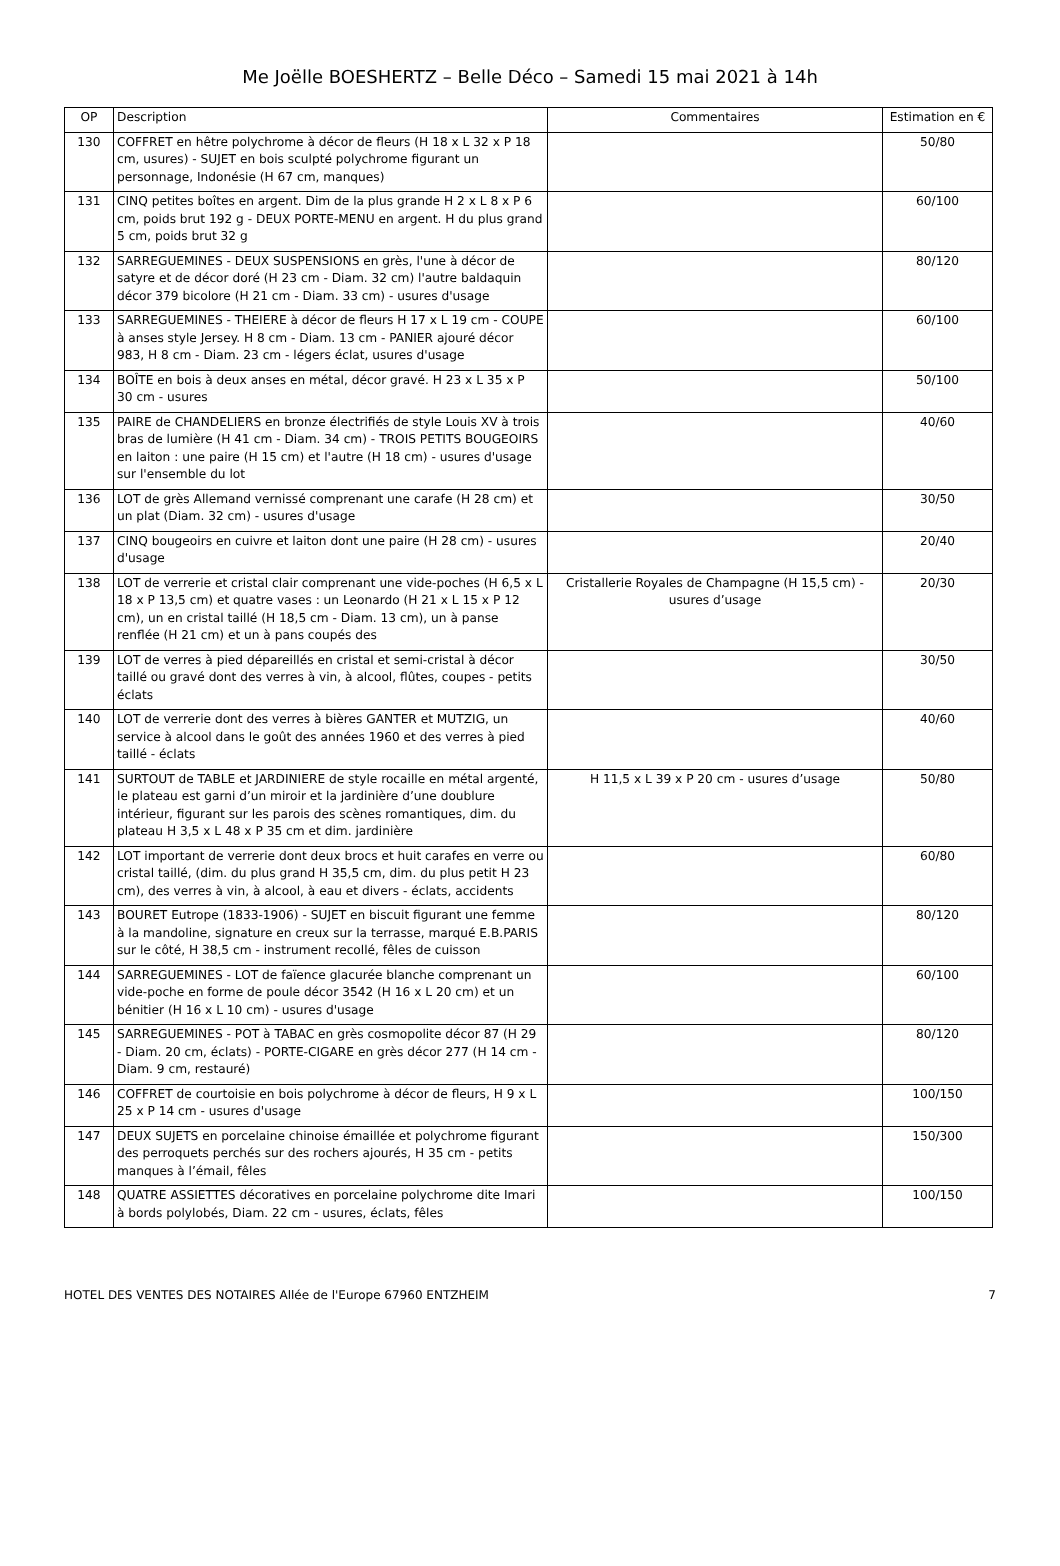Me Joëlle BOESHERTZ – Belle Déco – Samedi 15 mai 2021 à 14h
| OP | Description | Commentaires | Estimation en € |
| --- | --- | --- | --- |
| 130 | COFFRET en hêtre polychrome à décor de fleurs (H 18 x L 32 x P 18 cm, usures) - SUJET en bois sculpté polychrome figurant un personnage, Indonésie (H 67 cm, manques) | | 50/80 |
| 131 | CINQ petites boîtes en argent. Dim de la plus grande H 2 x L 8 x P 6 cm, poids brut 192 g - DEUX PORTE-MENU en argent. H du plus grand 5 cm, poids brut 32 g | | 60/100 |
| 132 | SARREGUEMINES - DEUX SUSPENSIONS en grès, l'une à décor de satyre et de décor doré (H 23 cm - Diam. 32 cm) l'autre baldaquin décor 379 bicolore (H 21 cm - Diam. 33 cm) - usures d'usage | | 80/120 |
| 133 | SARREGUEMINES - THEIERE à décor de fleurs H 17 x L 19 cm - COUPE à anses style Jersey. H 8 cm - Diam. 13 cm - PANIER ajouré décor 983, H 8 cm - Diam. 23 cm - légers éclat, usures d'usage | | 60/100 |
| 134 | BOÎTE en bois à deux anses en métal, décor gravé. H 23 x L 35 x P 30 cm - usures | | 50/100 |
| 135 | PAIRE de CHANDELIERS en bronze électrifiés de style Louis XV à trois bras de lumière (H 41 cm - Diam. 34 cm) - TROIS PETITS BOUGEOIRS en laiton : une paire (H 15 cm) et l'autre (H 18 cm) - usures d'usage sur l'ensemble du lot | | 40/60 |
| 136 | LOT de grès Allemand vernissé comprenant une carafe (H 28 cm) et un plat (Diam. 32 cm) - usures d'usage | | 30/50 |
| 137 | CINQ bougeoirs en cuivre et laiton dont une paire (H 28 cm) - usures d'usage | | 20/40 |
| 138 | LOT de verrerie et cristal clair comprenant une vide-poches (H 6,5 x L 18 x P 13,5 cm) et quatre vases : un Leonardo (H 21 x L 15 x P 12 cm), un en cristal taillé (H 18,5 cm - Diam. 13 cm), un à panse renflée (H 21 cm) et un à pans coupés des | Cristallerie Royales de Champagne (H 15,5 cm) - usures d’usage | 20/30 |
| 139 | LOT de verres à pied dépareillés en cristal et semi-cristal à décor taillé ou gravé dont des verres à vin, à alcool, flûtes, coupes - petits éclats | | 30/50 |
| 140 | LOT de verrerie dont des verres à bières GANTER et MUTZIG, un service à alcool dans le goût des années 1960 et des verres à pied taillé - éclats | | 40/60 |
| 141 | SURTOUT de TABLE et JARDINIERE de style rocaille en métal argenté, le plateau est garni d’un miroir et la jardinière d’une doublure intérieur, figurant sur les parois des scènes romantiques, dim. du plateau H 3,5 x L 48 x P 35 cm et dim. jardinière | H 11,5 x L 39 x P 20 cm - usures d’usage | 50/80 |
| 142 | LOT important de verrerie dont deux brocs et huit carafes en verre ou cristal taillé, (dim. du plus grand H 35,5 cm, dim. du plus petit H 23 cm), des verres à vin, à alcool, à eau et divers - éclats, accidents | | 60/80 |
| 143 | BOURET Eutrope (1833-1906) - SUJET en biscuit figurant une femme à la mandoline, signature en creux sur la terrasse, marqué E.B.PARIS sur le côté, H 38,5 cm - instrument recollé, fêles de cuisson | | 80/120 |
| 144 | SARREGUEMINES - LOT de faïence glacurée blanche comprenant un vide-poche en forme de poule décor 3542 (H 16 x L 20 cm) et un bénitier (H 16 x L 10 cm) - usures d'usage | | 60/100 |
| 145 | SARREGUEMINES - POT à TABAC en grès cosmopolite décor 87 (H 29 - Diam. 20 cm, éclats) - PORTE-CIGARE en grès décor 277 (H 14 cm - Diam. 9 cm, restauré) | | 80/120 |
| 146 | COFFRET de courtoisie en bois polychrome à décor de fleurs, H 9 x L 25 x P 14 cm - usures d'usage | | 100/150 |
| 147 | DEUX SUJETS en porcelaine chinoise émaillée et polychrome figurant des perroquets perchés sur des rochers ajourés, H 35 cm - petits manques à l’émail, fêles | | 150/300 |
| 148 | QUATRE ASSIETTES décoratives en porcelaine polychrome dite Imari à bords polylobés, Diam. 22 cm - usures, éclats, fêles | | 100/150 |
HOTEL DES VENTES DES NOTAIRES Allée de l'Europe 67960 ENTZHEIM 7